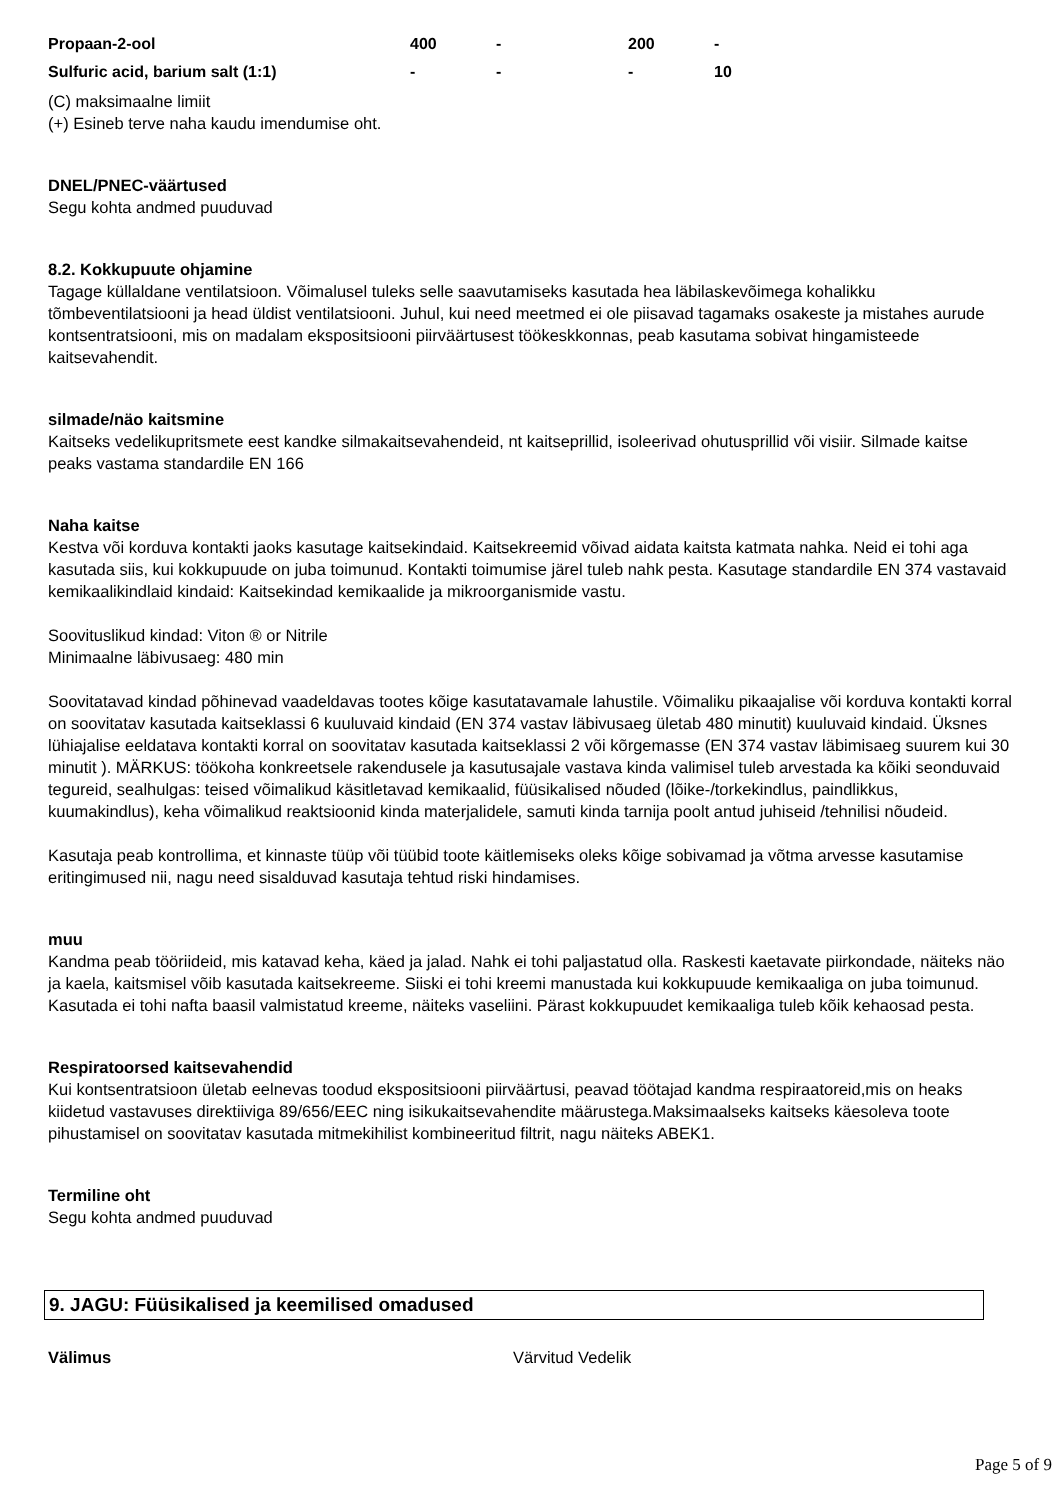| Propaan-2-ool | 400 | - | 200 | - |
| Sulfuric acid, barium salt (1:1) | - | - | - | 10 |
(C) maksimaalne limiit
(+) Esineb terve naha kaudu imendumise oht.
DNEL/PNEC-väärtused
Segu kohta andmed puuduvad
8.2. Kokkupuute ohjamine
Tagage küllaldane ventilatsioon. Võimalusel tuleks selle saavutamiseks kasutada hea läbilaskevõimega kohalikku tõmbeventilatsiooni ja head üldist ventilatsiooni. Juhul, kui need meetmed ei ole piisavad tagamaks osakeste ja mistahes aurude kontsentratsiooni, mis on madalam ekspositsiooni piirväärtusest töökeskkonnas, peab kasutama sobivat hingamisteede kaitsevahendit.
silmade/näo kaitsmine
Kaitseks vedelikupritsmete eest kandke silmakaitsevahendeid, nt kaitseprillid, isoleerivad ohutusprillid või visiir. Silmade kaitse peaks vastama standardile EN 166
Naha kaitse
Kestva või korduva kontakti jaoks kasutage kaitsekindaid. Kaitsekreemid võivad aidata kaitsta katmata nahka. Neid ei tohi aga kasutada siis, kui kokkupuude on juba toimunud. Kontakti toimumise järel tuleb nahk pesta. Kasutage standardile EN 374 vastavaid kemikaalikindlaid kindaid: Kaitsekindad kemikaalide ja mikroorganismide vastu.
Soovituslikud kindad: Viton ® or Nitrile
Minimaalne läbivusaeg: 480 min
Soovitatavad kindad põhinevad vaadeldavas tootes kõige kasutatavamale lahustile. Võimaliku pikaajalise või korduva kontakti korral on soovitatav kasutada kaitseklassi 6 kuuluvaid kindaid (EN 374 vastav läbivusaeg ületab 480 minutit) kuuluvaid kindaid. Üksnes lühiajalise eeldatava kontakti korral on soovitatav kasutada kaitseklassi 2 või kõrgemasse (EN 374 vastav läbimisaeg suurem kui 30 minutit ). MÄRKUS: töökoha konkreetsele rakendusele ja kasutusajale vastava kinda valimisel tuleb arvestada ka kõiki seonduvaid tegureid, sealhulgas: teised võimalikud käsitletavad kemikaalid, füüsikalised nõuded (lõike-/torkekindlus, paindlikkus, kuumakindlus), keha võimalikud reaktsioonid kinda materjalidele, samuti kinda tarnija poolt antud juhiseid /tehnilisi nõudeid.
Kasutaja peab kontrollima, et kinnaste tüüp või tüübid toote käitlemiseks oleks kõige sobivamad ja võtma arvesse kasutamise eritingimused nii, nagu need sisalduvad kasutaja tehtud riski hindamises.
muu
Kandma peab tööriideid, mis katavad keha, käed ja jalad. Nahk ei tohi paljastatud olla. Raskesti kaetavate piirkondade, näiteks näo ja kaela, kaitsmisel võib kasutada kaitsekreeme. Siiski ei tohi kreemi manustada kui kokkupuude kemikaaliga on juba toimunud. Kasutada ei tohi nafta baasil valmistatud kreeme, näiteks vaseliini. Pärast kokkupuudet kemikaaliga tuleb kõik kehaosad pesta.
Respiratoorsed kaitsevahendid
Kui kontsentratsioon ületab eelnevas toodud ekspositsiooni piirväärtusi, peavad töötajad kandma respiraatoreid,mis on heaks kiidetud vastavuses direktiiviga 89/656/EEC ning isikukaitsevahendite määrustega.Maksimaalseks kaitseks käesoleva toote pihustamisel on soovitatav kasutada mitmekihilist kombineeritud filtrit, nagu näiteks ABEK1.
Termiline oht
Segu kohta andmed puuduvad
9. JAGU: Füüsikalised ja keemilised omadused
Välimus Värvitud Vedelik
Page 5 of 9